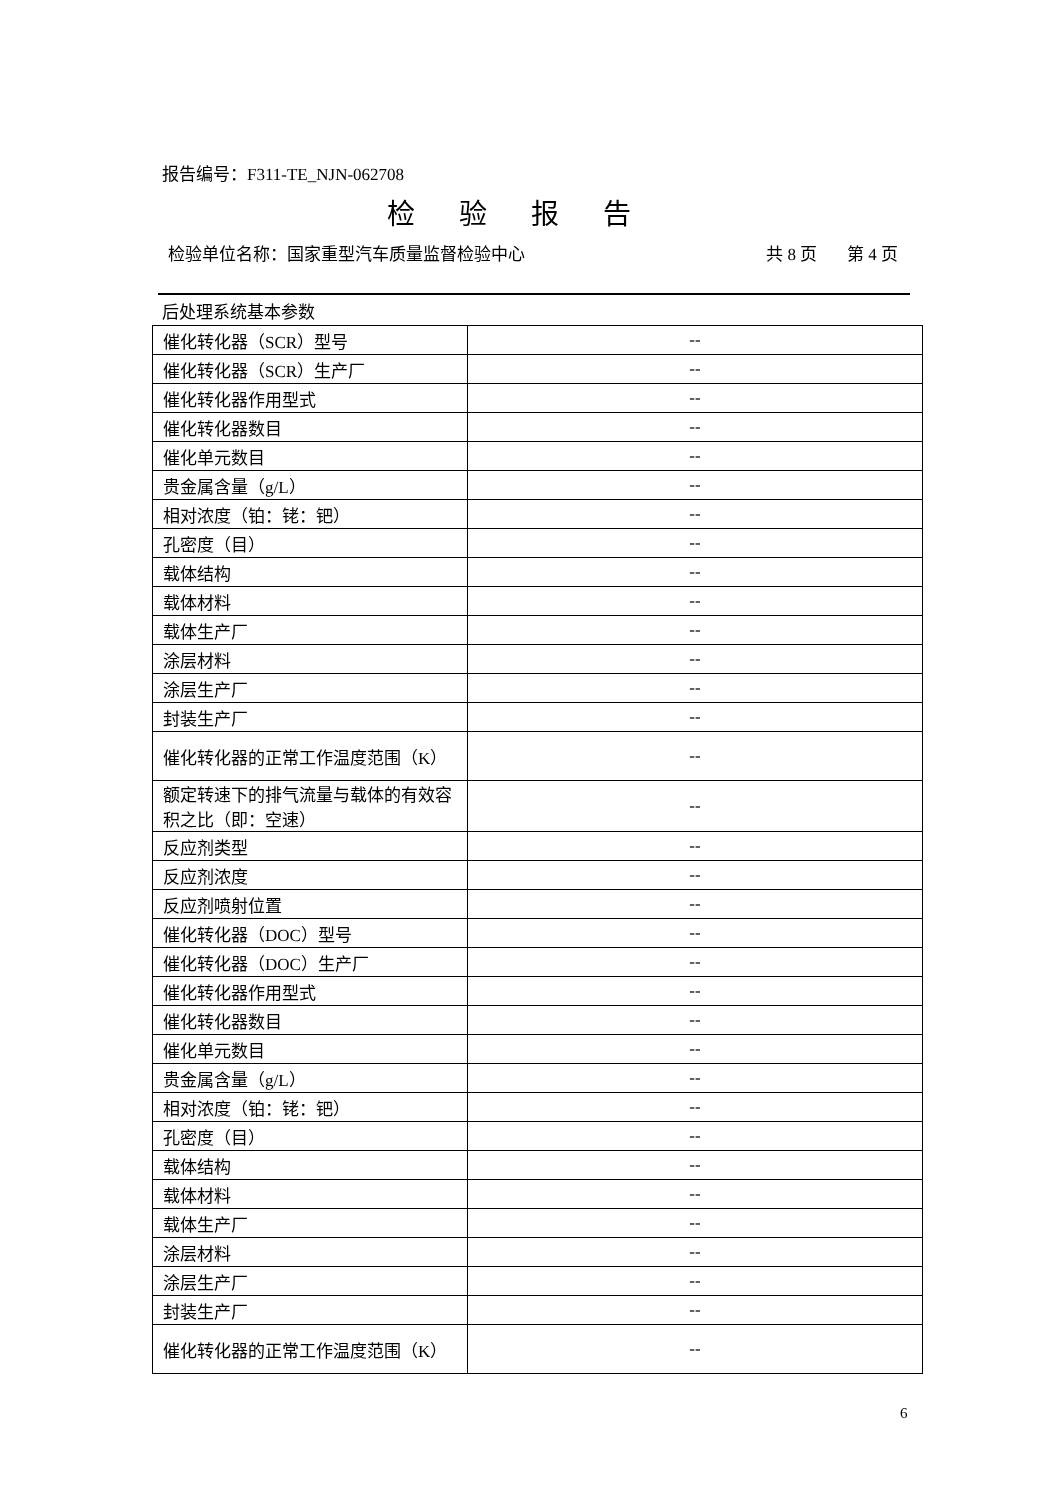报告编号：F311-TE_NJN-062708
检验报告
检验单位名称：国家重型汽车质量监督检验中心 共 8 页 第 4 页
后处理系统基本参数
| 催化转化器（SCR）型号 | -- |
| 催化转化器（SCR）生产厂 | -- |
| 催化转化器作用型式 | -- |
| 催化转化器数目 | -- |
| 催化单元数目 | -- |
| 贵金属含量（g/L） | -- |
| 相对浓度（铂：铑：钯） | -- |
| 孔密度（目） | -- |
| 载体结构 | -- |
| 载体材料 | -- |
| 载体生产厂 | -- |
| 涂层材料 | -- |
| 涂层生产厂 | -- |
| 封装生产厂 | -- |
| 催化转化器的正常工作温度范围（K） | -- |
| 额定转速下的排气流量与载体的有效容积之比（即：空速） | -- |
| 反应剂类型 | -- |
| 反应剂浓度 | -- |
| 反应剂喷射位置 | -- |
| 催化转化器（DOC）型号 | -- |
| 催化转化器（DOC）生产厂 | -- |
| 催化转化器作用型式 | -- |
| 催化转化器数目 | -- |
| 催化单元数目 | -- |
| 贵金属含量（g/L） | -- |
| 相对浓度（铂：铑：钯） | -- |
| 孔密度（目） | -- |
| 载体结构 | -- |
| 载体材料 | -- |
| 载体生产厂 | -- |
| 涂层材料 | -- |
| 涂层生产厂 | -- |
| 封装生产厂 | -- |
| 催化转化器的正常工作温度范围（K） | -- |
6